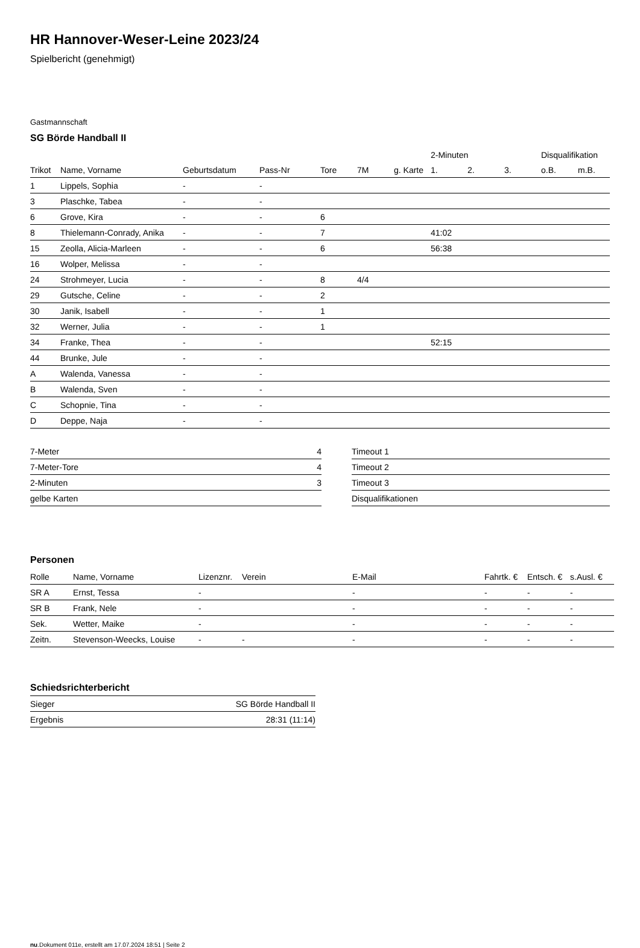HR Hannover-Weser-Leine 2023/24
Spielbericht (genehmigt)
Gastmannschaft
SG Börde Handball II
| | | | | | | | 2-Minuten | | | Disqualifikation | |
| --- | --- | --- | --- | --- | --- | --- | --- | --- | --- | --- | --- |
| Trikot | Name, Vorname | Geburtsdatum | Pass-Nr | Tore | 7M | g. Karte | 1. | 2. | 3. | o.B. | m.B. |
| 1 | Lippels, Sophia | - | - | | | | | | | | |
| 3 | Plaschke, Tabea | - | - | | | | | | | | |
| 6 | Grove, Kira | - | - | 6 | | | | | | | |
| 8 | Thielemann-Conrady, Anika | - | - | 7 | | | 41:02 | | | | |
| 15 | Zeolla, Alicia-Marleen | - | - | 6 | | | 56:38 | | | | |
| 16 | Wolper, Melissa | - | - | | | | | | | | |
| 24 | Strohmeyer, Lucia | - | - | 8 | 4/4 | | | | | | |
| 29 | Gutsche, Celine | - | - | 2 | | | | | | | |
| 30 | Janik, Isabell | - | - | 1 | | | | | | | |
| 32 | Werner, Julia | - | - | 1 | | | | | | | |
| 34 | Franke, Thea | - | - | | | | 52:15 | | | | |
| 44 | Brunke, Jule | - | - | | | | | | | | |
| A | Walenda, Vanessa | - | - | | | | | | | | |
| B | Walenda, Sven | - | - | | | | | | | | |
| C | Schopnie, Tina | - | - | | | | | | | | |
| D | Deppe, Naja | - | - | | | | | | | | |
| 7-Meter | 4 |
| 7-Meter-Tore | 4 |
| 2-Minuten | 3 |
| gelbe Karten | |
| Timeout 1 |
| Timeout 2 |
| Timeout 3 |
| Disqualifikationen |
Personen
| Rolle | Name, Vorname | Lizenznr. | Verein | E-Mail | Fahrtk. € | Entsch. € | s.Ausl. € |
| --- | --- | --- | --- | --- | --- | --- | --- |
| SR A | Ernst, Tessa | - | | - | - | - | - |
| SR B | Frank, Nele | - | | - | - | - | - |
| Sek. | Wetter, Maike | - | | - | - | - | - |
| Zeitn. | Stevenson-Weecks, Louise | - | - | - | - | - | - |
Schiedsrichterbericht
| Sieger | SG Börde Handball II |
| Ergebnis | 28:31 (11:14) |
nu.Dokument 011e, erstellt am 17.07.2024 18:51 | Seite 2